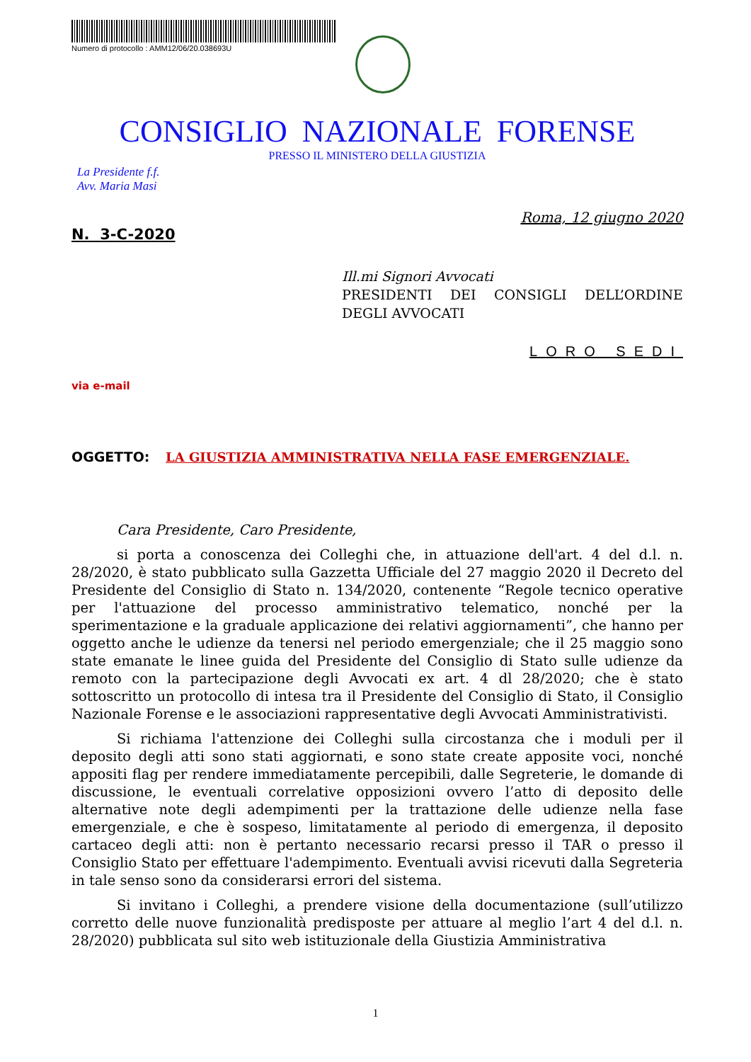Numero di protocollo : AMM12/06/20.038693U
CONSIGLIO NAZIONALE FORENSE
PRESSO IL MINISTERO DELLA GIUSTIZIA
La Presidente f.f.
Avv. Maria Masi
Roma, 12 giugno 2020
N. 3-C-2020
Ill.mi Signori Avvocati
PRESIDENTI DEI CONSIGLI DELL’ORDINE DEGLI AVVOCATI
LORO SEDI
via e-mail
OGGETTO: LA GIUSTIZIA AMMINISTRATIVA NELLA FASE EMERGENZIALE.
Cara Presidente, Caro Presidente,
si porta a conoscenza dei Colleghi che, in attuazione dell'art. 4 del d.l. n. 28/2020, è stato pubblicato sulla Gazzetta Ufficiale del 27 maggio 2020 il Decreto del Presidente del Consiglio di Stato n. 134/2020, contenente “Regole tecnico operative per l'attuazione del processo amministrativo telematico, nonché per la sperimentazione e la graduale applicazione dei relativi aggiornamenti”, che hanno per oggetto anche le udienze da tenersi nel periodo emergenziale; che il 25 maggio sono state emanate le linee guida del Presidente del Consiglio di Stato sulle udienze da remoto con la partecipazione degli Avvocati ex art. 4 dl 28/2020; che è stato sottoscritto un protocollo di intesa tra il Presidente del Consiglio di Stato, il Consiglio Nazionale Forense e le associazioni rappresentative degli Avvocati Amministrativisti.
Si richiama l'attenzione dei Colleghi sulla circostanza che i moduli per il deposito degli atti sono stati aggiornati, e sono state create apposite voci, nonché appositi flag per rendere immediatamente percepibili, dalle Segreterie, le domande di discussione, le eventuali correlative opposizioni ovvero l’atto di deposito delle alternative note degli adempimenti per la trattazione delle udienze nella fase emergenziale, e che è sospeso, limitatamente al periodo di emergenza, il deposito cartaceo degli atti: non è pertanto necessario recarsi presso il TAR o presso il Consiglio Stato per effettuare l'adempimento. Eventuali avvisi ricevuti dalla Segreteria in tale senso sono da considerarsi errori del sistema.
Si invitano i Colleghi, a prendere visione della documentazione (sull’utilizzo corretto delle nuove funzionalità predisposte per attuare al meglio l’art 4 del d.l. n. 28/2020) pubblicata sul sito web istituzionale della Giustizia Amministrativa
1